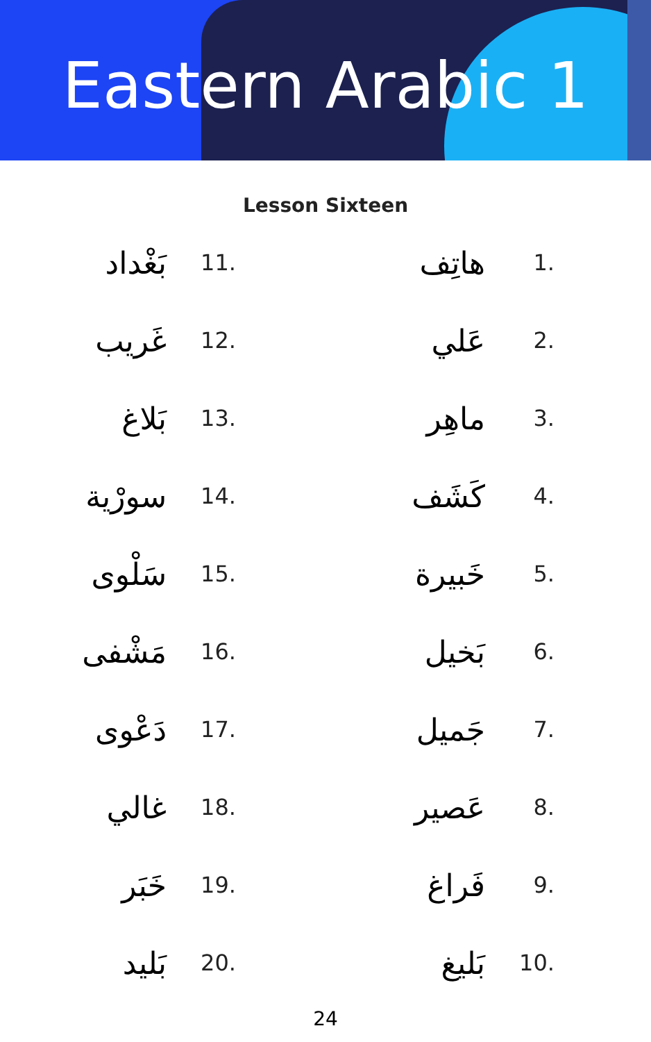Eastern Arabic 1
Lesson Sixteen
هاتِف 1.
عَلي 2.
ماهِر 3.
كَشَف 4.
خَبيرة 5.
بَخيل 6.
جَميل 7.
عَصير 8.
فَراغ 9.
بَليغ 10.
بَغْداد 11.
غَريب 12.
بَلاغ 13.
سورْية 14.
سَلْوى 15.
مَشْفى 16.
دَعْوى 17.
غالي 18.
خَبَر 19.
بَليد 20.
24